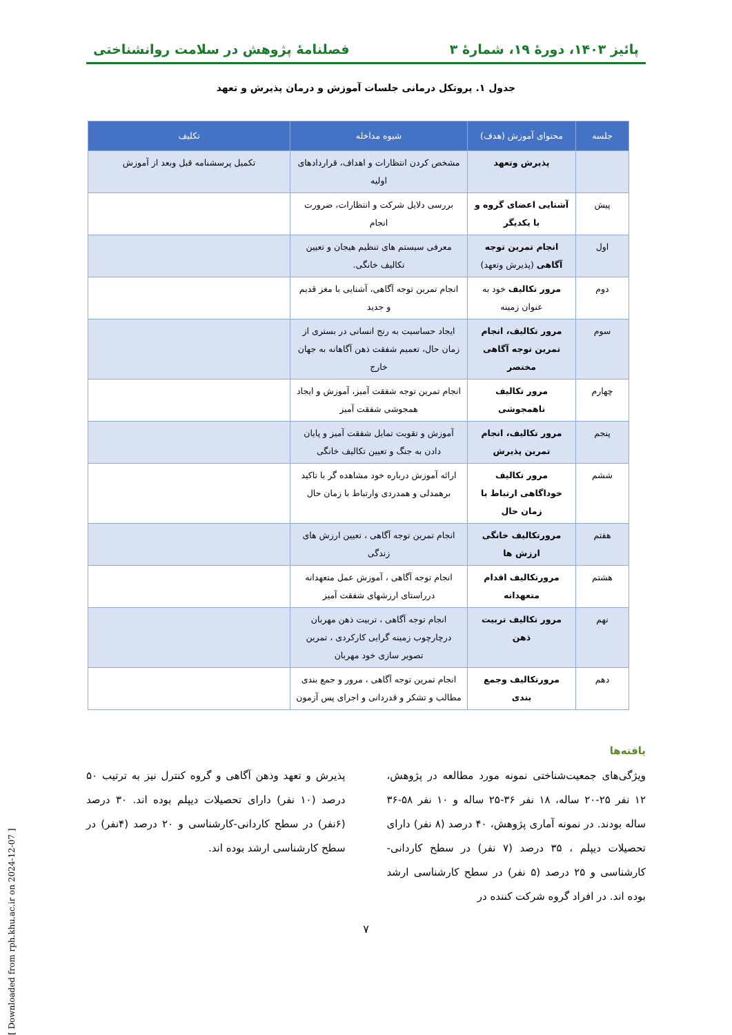پائیز ۱۴۰۳، دورهٔ ۱۹، شمارهٔ ۳ فصلنامهٔ پژوهش در سلامت روانشناختی
جدول ۱. پروتکل درمانی جلسات آموزش و درمان پذیرش و تعهد
| جلسه | محتوای آموزش (هدف) | شیوه مداخله | تکلیف |
| --- | --- | --- | --- |
| | پذیرش وتعهد | مشخص کردن انتظارات و اهداف، قراردادهای اولیه | تکمیل پرسشنامه قبل وبعد از آموزش |
| پیش | آشنایی اعضای گروه و با یکدیگر | بررسی دلایل شرکت و انتظارات، ضرورت انجام | |
| اول | انجام تمرین توجه آگاهی (پذیرش وتعهد) | معرفی سیستم های تنظیم هیجان و تعیین تکالیف خانگی. | |
| دوم | مرور تکالیف خود به عنوان زمینه | انجام تمرین توجه آگاهی، آشنایی با مغز قدیم و جدید | |
| سوم | مرور تکالیف، انجام تمرین توجه آگاهی مختصر | ایجاد حساسیت به رنج انسانی در بستری از زمان حال، تعمیم شفقت ذهن آگاهانه به جهان خارج | |
| چهارم | مرور تکالیف ناهمجوشی | انجام تمرین توجه شفقت آمیز، آموزش و ایجاد همجوشی شفقت آمیز | |
| پنجم | مرور تکالیف، انجام تمرین پذیرش | آموزش و تقویت تمایل شفقت آمیز و پایان دادن به جنگ و تعیین تکالیف خانگی | |
| ششم | مرور تکالیف خوداگاهی ارتباط با زمان حال | ارائه آموزش درباره خود مشاهده گر با تاکید برهمدلی و همدردی وارتباط با زمان حال | |
| هفتم | مرورتکالیف خانگی ارزش ها | انجام تمرین توجه آگاهی ، تعیین ارزش های زندگی | |
| هشتم | مرورتکالیف اقدام متعهدانه | انجام توجه آگاهی ، آموزش عمل متعهدانه درراستای ارزشهای شفقت آمیز | |
| نهم | مرور تکالیف تربیت ذهن | انجام توجه آگاهی ، تربیت ذهن مهربان درچارچوب زمینه گرایی کارکردی ، تمرین تصویر سازی خود مهربان | |
| دهم | مرورتکالیف وجمع بندی | انجام تمرین توجه آگاهی ، مرور و جمع بندی مطالب و تشکر و قدردانی و اجرای پس آزمون | |
یافته‌ها
ویژگی‌های جمعیت‌شناختی نمونه مورد مطالعه در پژوهش، ۱۲ نفر ۲۵-۲۰ ساله، ۱۸ نفر ۳۶-۲۵ ساله و ۱۰ نفر ۵۸-۳۶ ساله بودند. در نمونه آماری پژوهش، ۴۰ درصد (۸ نفر) دارای تحصیلات دیپلم ، ۳۵ درصد (۷ نفر) در سطح کاردانی-کارشناسی و ۲۵ درصد (۵ نفر) در سطح کارشناسی ارشد بوده اند. در افراد گروه شرکت کننده در
پذیرش و تعهد وذهن آگاهی و گروه کنترل نیز به ترتیب ۵۰ درصد (۱۰ نفر) دارای تحصیلات دیپلم بوده اند. ۳۰ درصد (۶نفر) در سطح کاردانی-کارشناسی و ۲۰ درصد (۴نفر) در سطح کارشناسی ارشد بوده اند.
۷
[ Downloaded from rph.khu.ac.ir on 2024-12-07 ]